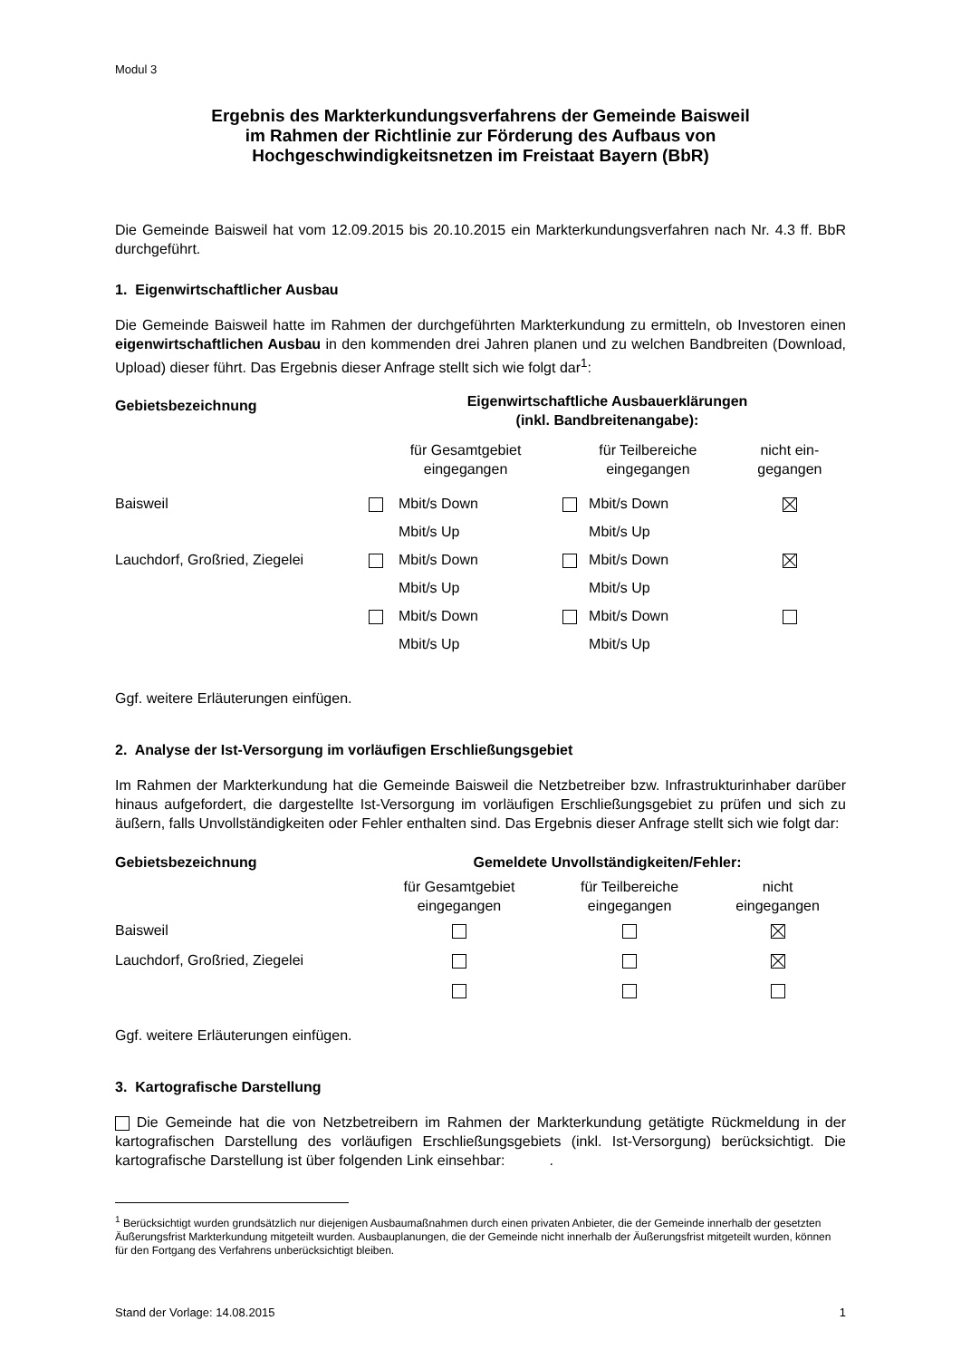Modul 3
Ergebnis des Markterkundungsverfahrens der Gemeinde Baisweil
im Rahmen der Richtlinie zur Förderung des Aufbaus von
Hochgeschwindigkeitsnetzen im Freistaat Bayern (BbR)
Die Gemeinde Baisweil hat vom 12.09.2015 bis 20.10.2015 ein Markterkundungsverfahren nach Nr. 4.3 ff. BbR durchgeführt.
1. Eigenwirtschaftlicher Ausbau
Die Gemeinde Baisweil hatte im Rahmen der durchgeführten Markterkundung zu ermitteln, ob Investoren einen eigenwirtschaftlichen Ausbau in den kommenden drei Jahren planen und zu welchen Bandbreiten (Download, Upload) dieser führt. Das Ergebnis dieser Anfrage stellt sich wie folgt dar<sup>1</sup>:
| Gebietsbezeichnung | Eigenwirtschaftliche Ausbauerklärungen (inkl. Bandbreitenangabe): | | | | |
| --- | --- | --- | --- | --- | --- |
| | für Gesamtgebiet eingegangen | | für Teilbereiche eingegangen | | nicht ein- gegangen |
| Baisweil | | Mbit/s Down Mbit/s Up | | Mbit/s Down Mbit/s Up | |
| Lauchdorf, Großried, Ziegelei | | Mbit/s Down Mbit/s Up | | Mbit/s Down Mbit/s Up | |
| | | Mbit/s Down Mbit/s Up | | Mbit/s Down Mbit/s Up | |
Ggf. weitere Erläuterungen einfügen.
2. Analyse der Ist-Versorgung im vorläufigen Erschließungsgebiet
Im Rahmen der Markterkundung hat die Gemeinde Baisweil die Netzbetreiber bzw. Infrastrukturinhaber darüber hinaus aufgefordert, die dargestellte Ist-Versorgung im vorläufigen Erschließungsgebiet zu prüfen und sich zu äußern, falls Unvollständigkeiten oder Fehler enthalten sind. Das Ergebnis dieser Anfrage stellt sich wie folgt dar:
| Gebietsbezeichnung | Gemeldete Unvollständigkeiten/Fehler: | | |
| --- | --- | --- | --- |
| | für Gesamtgebiet eingegangen | für Teilbereiche eingegangen | nicht eingegangen |
| Baisweil | | | |
| Lauchdorf, Großried, Ziegelei | | | |
Ggf. weitere Erläuterungen einfügen.
3. Kartografische Darstellung
Die Gemeinde hat die von Netzbetreibern im Rahmen der Markterkundung getätigte Rückmeldung in der kartografischen Darstellung des vorläufigen Erschließungsgebiets (inkl. Ist-Versorgung) berücksichtigt. Die kartografische Darstellung ist über folgenden Link einsehbar: .
<sup>1</sup> Berücksichtigt wurden grundsätzlich nur diejenigen Ausbaumaßnahmen durch einen privaten Anbieter, die der Gemeinde innerhalb der gesetzten Äußerungsfrist Markterkundung mitgeteilt wurden. Ausbauplanungen, die der Gemeinde nicht innerhalb der Äußerungsfrist mitgeteilt wurden, können für den Fortgang des Verfahrens unberücksichtigt bleiben.
Stand der Vorlage: 14.08.2015 1